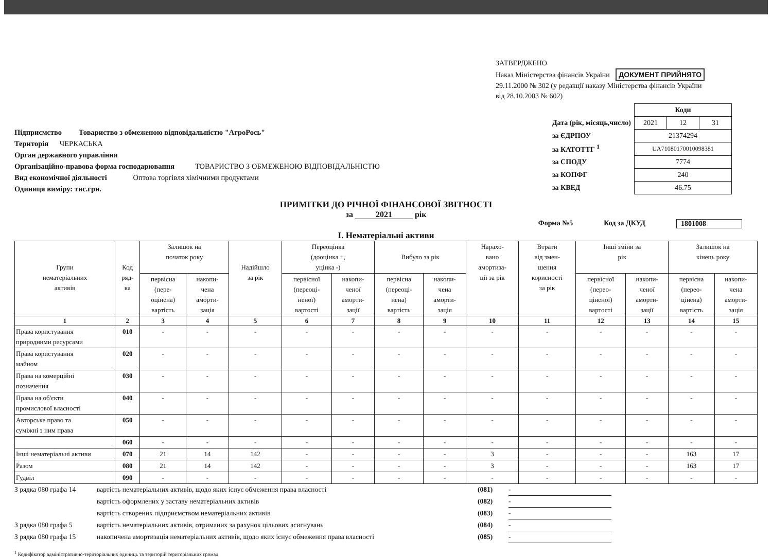ЗАТВЕРДЖЕНО
Наказ Міністерства фінансів України ДОКУМЕНТ ПРИЙНЯТО
29.11.2000 № 302 (у редакції наказу Міністерства фінансів України
від 28.10.2003 № 602)
Підприємство Товариство з обмеженою відповідальністю "АгроРось"
Територія ЧЕРКАСЬКА
Орган державного управління
Організаційно-правова форма господарювання ТОВАРИСТВО З ОБМЕЖЕНОЮ ВІДПОВІДАЛЬНІСТЮ
Вид економічної діяльності Оптова торгівля хімічними продуктами
Одиниця виміру: тис.грн.
| | Коди | | |
| Дата (рік, місяць,число) | 2021 | 12 | 31 |
| за ЄДРПОУ | 21374294 | | |
| за КАТОТТГ <sup>1</sup> | UA71080170010098381 | | |
| за СПОДУ | 7774 | | |
| за КОПФГ | 240 | | |
| за КВЕД | 46.75 | | |
ПРИМІТКИ ДО РІЧНОЇ ФІНАНСОВОЇ ЗВІТНОСТІ
за 2021 рік
Форма №5 Код за ДКУД 1801008
I. Нематеріальні активи
| Групи нематеріальних активів | Код ряд- ка | Залишок на початок року | | Надійшло за рік | Переоцінка (дооцінка +, уцінка -) | | Вибуло за рік | | Нарахо- вано амортиза- ції за рік | Втрати від змен- шення корисності за рік | Інші зміни за рік | | Залишок на кінець року | |
| --- | --- | --- | --- | --- | --- | --- | --- | --- | --- | --- | --- | --- | --- | --- |
| | | первісна (пере- оцінена) вартість | накопи- чена аморти- зація | | первісної (переоці- неної) вартості | накопи- ченої аморти- зації | первісна (переоці- нена) вартість | накопи- чена аморти- зація | | | первісної (перео- ціненої) вартості | накопи- ченої аморти- зації | первісна (перео- цінена) вартість | накопи- чена аморти- зація |
| 1 | 2 | 3 | 4 | 5 | 6 | 7 | 8 | 9 | 10 | 11 | 12 | 13 | 14 | 15 |
| Права користування природними ресурсами | 010 | - | - | - | - | - | - | - | - | - | - | - | - | - |
| Права користування майном | 020 | - | - | - | - | - | - | - | - | - | - | - | - | - |
| Права на комерційні позначення | 030 | - | - | - | - | - | - | - | - | - | - | - | - | - |
| Права на об'єкти промислової власності | 040 | - | - | - | - | - | - | - | - | - | - | - | - | - |
| Авторське право та суміжні з ним права | 050 | - | - | - | - | - | - | - | - | - | - | - | - | - |
| | 060 | - | - | - | - | - | - | - | - | - | - | - | - | - |
| Інші нематеріальні активи | 070 | 21 | 14 | 142 | - | - | - | - | 3 | - | - | - | 163 | 17 |
| Разом | 080 | 21 | 14 | 142 | - | - | - | - | 3 | - | - | - | 163 | 17 |
| Гудвіл | 090 | - | - | - | - | - | - | - | - | - | - | - | - | - |
З рядка 080 графа 14 вартість нематеріальних активів, щодо яких існує обмеження права власності (081) -
вартість оформлених у заставу нематеріальних активів (082) -
вартість створених підприємством нематеріальних активів (083) -
З рядка 080 графа 5 вартість нематеріальних активів, отриманих за рахунок цільових асигнувань (084) -
З рядка 080 графа 15 накопичена амортизація нематеріальних активів, щодо яких існує обмеження права власності (085) -
<sup>1</sup> Кодифікатор адміністративно-територіальних одиниць та територій територіальних громад